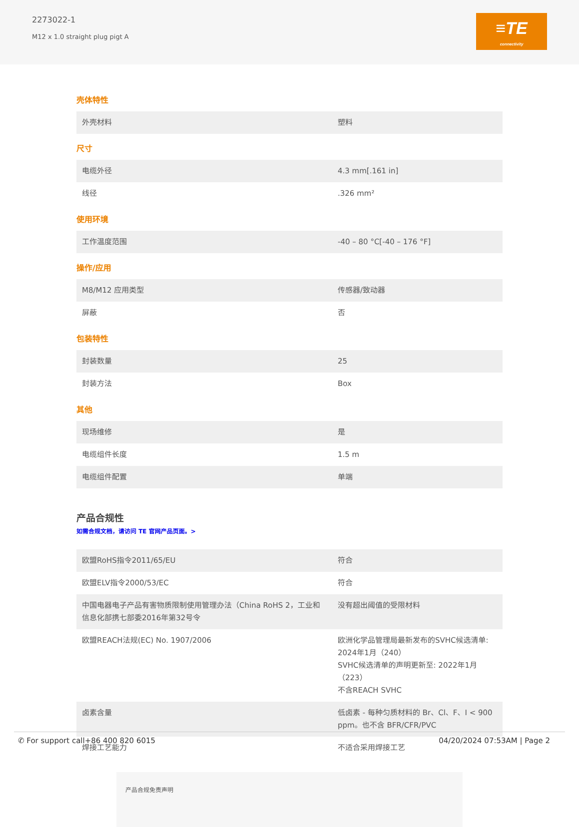2273022-1
M12 x 1.0 straight plug pigt A
≡TE
connectivity
壳体特性
| 外壳材料 | 塑料 |
尺寸
| 电缆外径 | 4.3 mm[.161 in] |
| 线径 | .326 mm² |
使用环境
| 工作温度范围 | -40 – 80 °C[-40 – 176 °F] |
操作/应用
| M8/M12 应用类型 | 传感器/致动器 |
| 屏蔽 | 否 |
包装特性
| 封装数量 | 25 |
| 封装方法 | Box |
其他
| 现场维修 | 是 |
| 电缆组件长度 | 1.5 m |
| 电缆组件配置 | 单端 |
产品合规性
如需合规文档，请访问 TE 官网产品页面。>
| 欧盟RoHS指令2011/65/EU | 符合 |
| 欧盟ELV指令2000/53/EC | 符合 |
| 中国电器电子产品有害物质限制使用管理办法（China RoHS 2，工业和信息化部携七部委2016年第32号令 | 没有超出阈值的受限材料 |
| 欧盟REACH法规(EC) No. 1907/2006 | 欧洲化学品管理局最新发布的SVHC候选清单: 2024年1月（240） SVHC候选清单的声明更新至: 2022年1月（223） 不含REACH SVHC |
| 卤素含量 | 低卤素 - 每种匀质材料的 Br、Cl、F、I < 900 ppm。也不含 BFR/CFR/PVC |
| 焊接工艺能力 | 不适合采用焊接工艺 |
产品合规免责声明
✆ For support call+86 400 820 6015 04/20/2024 07:53AM | Page 2